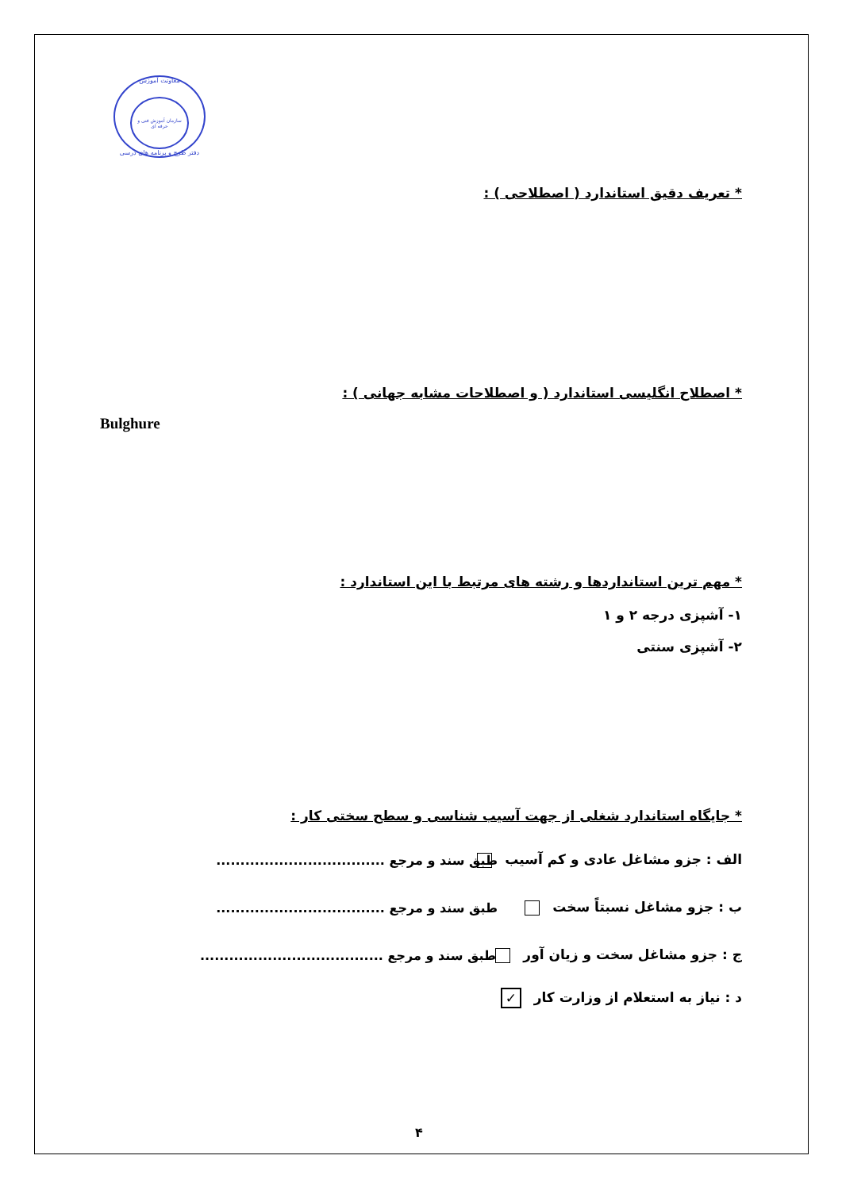معاونت آموزش
سازمان آموزش فنی و حرفه ای
دفتر طرح و برنامه های درسی
* تعریف دقیق استاندارد ( اصطلاحی ) :
* اصطلاح انگلیسی استاندارد ( و اصطلاحات مشابه جهانی ) :
Bulghure
* مهم ترین استانداردها و رشته های مرتبط با این استاندارد :
۱- آشپزی درجه ۲ و ۱
۲- آشپزی سنتی
* جایگاه استاندارد شغلی از جهت آسیب شناسی و سطح سختی کار :
الف : جزو مشاغل عادی و کم آسیب
طبق سند و مرجع ...................................
ب : جزو مشاغل نسبتاً سخت
طبق سند و مرجع ...................................
ج : جزو مشاغل سخت و زیان آور
طبق سند و مرجع ......................................
د : نیاز به استعلام از وزارت کار ✓
۴